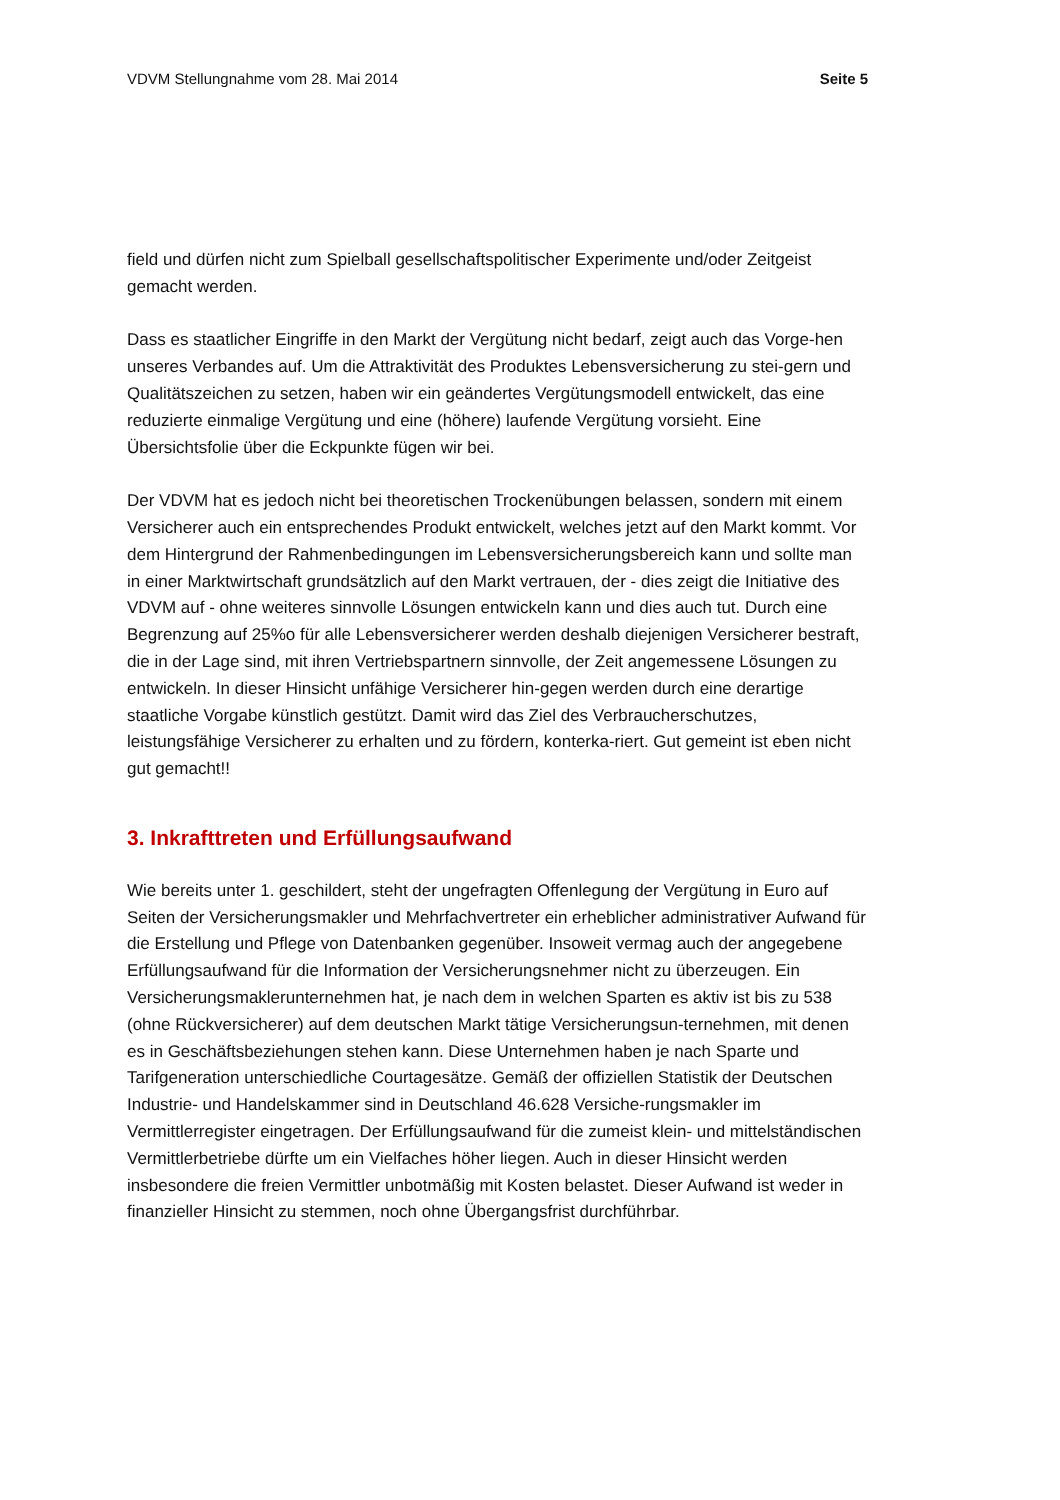VDVM Stellungnahme vom 28. Mai 2014 Seite 5
field und dürfen nicht zum Spielball gesellschaftspolitischer Experimente und/oder Zeitgeist gemacht werden.
Dass es staatlicher Eingriffe in den Markt der Vergütung nicht bedarf, zeigt auch das Vorge-hen unseres Verbandes auf. Um die Attraktivität des Produktes Lebensversicherung zu stei-gern und Qualitätszeichen zu setzen, haben wir ein geändertes Vergütungsmodell entwickelt, das eine reduzierte einmalige Vergütung und eine (höhere) laufende Vergütung vorsieht. Eine Übersichtsfolie über die Eckpunkte fügen wir bei.
Der VDVM hat es jedoch nicht bei theoretischen Trockenübungen belassen, sondern mit einem Versicherer auch ein entsprechendes Produkt entwickelt, welches jetzt auf den Markt kommt. Vor dem Hintergrund der Rahmenbedingungen im Lebensversicherungsbereich kann und sollte man in einer Marktwirtschaft grundsätzlich auf den Markt vertrauen, der - dies zeigt die Initiative des VDVM auf - ohne weiteres sinnvolle Lösungen entwickeln kann und dies auch tut. Durch eine Begrenzung auf 25%o für alle Lebensversicherer werden deshalb diejenigen Versicherer bestraft, die in der Lage sind, mit ihren Vertriebspartnern sinnvolle, der Zeit angemessene Lösungen zu entwickeln. In dieser Hinsicht unfähige Versicherer hin-gegen werden durch eine derartige staatliche Vorgabe künstlich gestützt. Damit wird das Ziel des Verbraucherschutzes, leistungsfähige Versicherer zu erhalten und zu fördern, konterka-riert. Gut gemeint ist eben nicht gut gemacht!!
3. Inkrafttreten und Erfüllungsaufwand
Wie bereits unter 1. geschildert, steht der ungefragten Offenlegung der Vergütung in Euro auf Seiten der Versicherungsmakler und Mehrfachvertreter ein erheblicher administrativer Aufwand für die Erstellung und Pflege von Datenbanken gegenüber. Insoweit vermag auch der angegebene Erfüllungsaufwand für die Information der Versicherungsnehmer nicht zu überzeugen. Ein Versicherungsmaklerunternehmen hat, je nach dem in welchen Sparten es aktiv ist bis zu 538 (ohne Rückversicherer) auf dem deutschen Markt tätige Versicherungsun-ternehmen, mit denen es in Geschäftsbeziehungen stehen kann. Diese Unternehmen haben je nach Sparte und Tarifgeneration unterschiedliche Courtagesätze. Gemäß der offiziellen Statistik der Deutschen Industrie- und Handelskammer sind in Deutschland 46.628 Versiche-rungsmakler im Vermittlerregister eingetragen. Der Erfüllungsaufwand für die zumeist klein- und mittelständischen Vermittlerbetriebe dürfte um ein Vielfaches höher liegen. Auch in dieser Hinsicht werden insbesondere die freien Vermittler unbotmäßig mit Kosten belastet. Dieser Aufwand ist weder in finanzieller Hinsicht zu stemmen, noch ohne Übergangsfrist durchführbar.